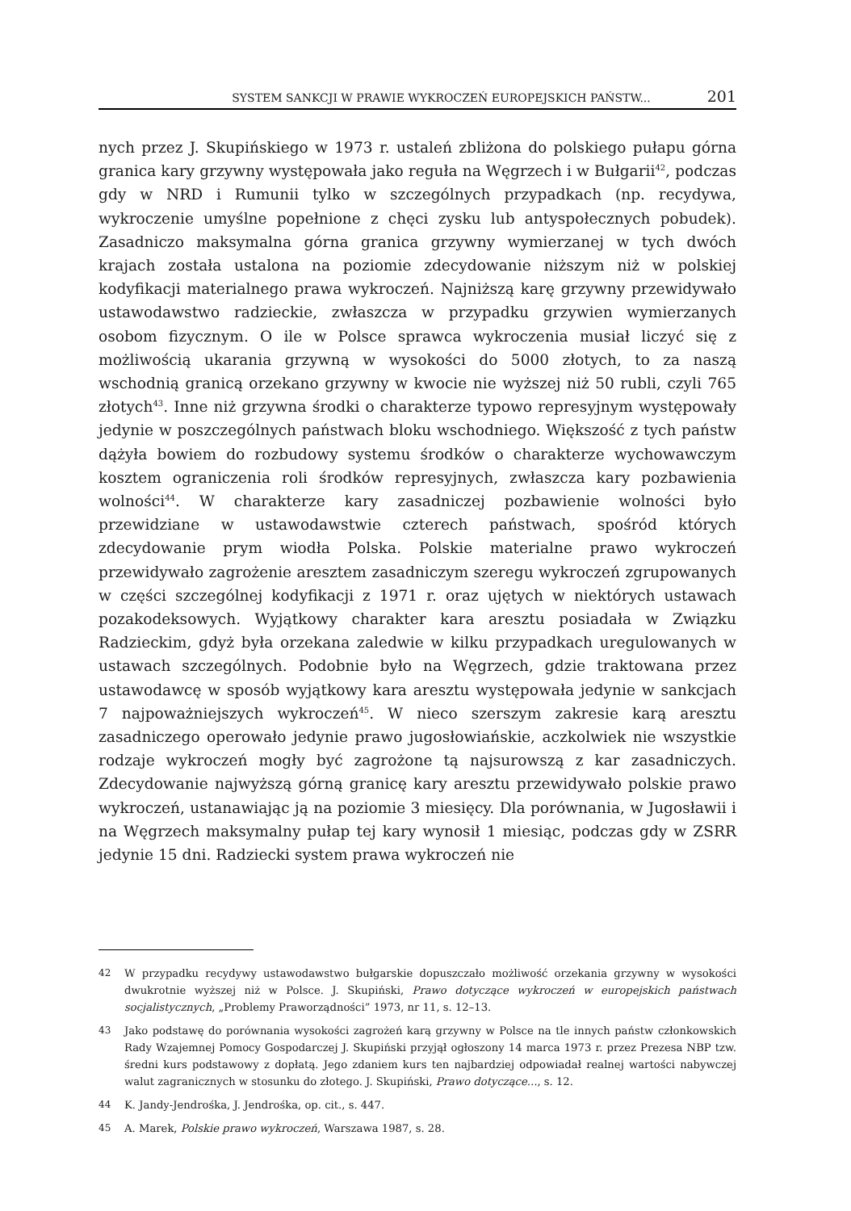SYSTEM SANKCJI W PRAWIE WYKROCZEŃ EUROPEJSKICH PAŃSTW... 201
nych przez J. Skupińskiego w 1973 r. ustaleń zbliżona do polskiego pułapu górna granica kary grzywny występowała jako reguła na Węgrzech i w Bułgarii<sup>42</sup>, podczas gdy w NRD i Rumunii tylko w szczególnych przypadkach (np. recydywa, wykroczenie umyślne popełnione z chęci zysku lub antyspołecznych pobudek). Zasadniczo maksymalna górna granica grzywny wymierzanej w tych dwóch krajach została ustalona na poziomie zdecydowanie niższym niż w polskiej kodyfikacji materialnego prawa wykroczeń. Najniższą karę grzywny przewidywało ustawodawstwo radzieckie, zwłaszcza w przypadku grzywien wymierzanych osobom fizycznym. O ile w Polsce sprawca wykroczenia musiał liczyć się z możliwością ukarania grzywną w wysokości do 5000 złotych, to za naszą wschodnią granicą orzekano grzywny w kwocie nie wyższej niż 50 rubli, czyli 765 złotych<sup>43</sup>. Inne niż grzywna środki o charakterze typowo represyjnym występowały jedynie w poszczególnych państwach bloku wschodniego. Większość z tych państw dążyła bowiem do rozbudowy systemu środków o charakterze wychowawczym kosztem ograniczenia roli środków represyjnych, zwłaszcza kary pozbawienia wolności<sup>44</sup>. W charakterze kary zasadniczej pozbawienie wolności było przewidziane w ustawodawstwie czterech państwach, spośród których zdecydowanie prym wiodła Polska. Polskie materialne prawo wykroczeń przewidywało zagrożenie aresztem zasadniczym szeregu wykroczeń zgrupowanych w części szczególnej kodyfikacji z 1971 r. oraz ujętych w niektórych ustawach pozakodeksowych. Wyjątkowy charakter kara aresztu posiadała w Związku Radzieckim, gdyż była orzekana zaledwie w kilku przypadkach uregulowanych w ustawach szczególnych. Podobnie było na Węgrzech, gdzie traktowana przez ustawodawcę w sposób wyjątkowy kara aresztu występowała jedynie w sankcjach 7 najpoważniejszych wykroczeń<sup>45</sup>. W nieco szerszym zakresie karą aresztu zasadniczego operowało jedynie prawo jugosłowiańskie, aczkolwiek nie wszystkie rodzaje wykroczeń mogły być zagrożone tą najsurowszą z kar zasadniczych. Zdecydowanie najwyższą górną granicę kary aresztu przewidywało polskie prawo wykroczeń, ustanawiając ją na poziomie 3 miesięcy. Dla porównania, w Jugosławii i na Węgrzech maksymalny pułap tej kary wynosił 1 miesiąc, podczas gdy w ZSRR jedynie 15 dni. Radziecki system prawa wykroczeń nie
42 W przypadku recydywy ustawodawstwo bułgarskie dopuszczało możliwość orzekania grzywny w wysokości dwukrotnie wyższej niż w Polsce. J. Skupiński, Prawo dotyczące wykroczeń w europejskich państwach socjalistycznych, „Problemy Praworządności” 1973, nr 11, s. 12–13.
43 Jako podstawę do porównania wysokości zagrożeń karą grzywny w Polsce na tle innych państw członkowskich Rady Wzajemnej Pomocy Gospodarczej J. Skupiński przyjął ogłoszony 14 marca 1973 r. przez Prezesa NBP tzw. średni kurs podstawowy z dopłatą. Jego zdaniem kurs ten najbardziej odpowiadał realnej wartości nabywczej walut zagranicznych w stosunku do złotego. J. Skupiński, Prawo dotyczące..., s. 12.
44 K. Jandy-Jendrośka, J. Jendrośka, op. cit., s. 447.
45 A. Marek, Polskie prawo wykroczeń, Warszawa 1987, s. 28.